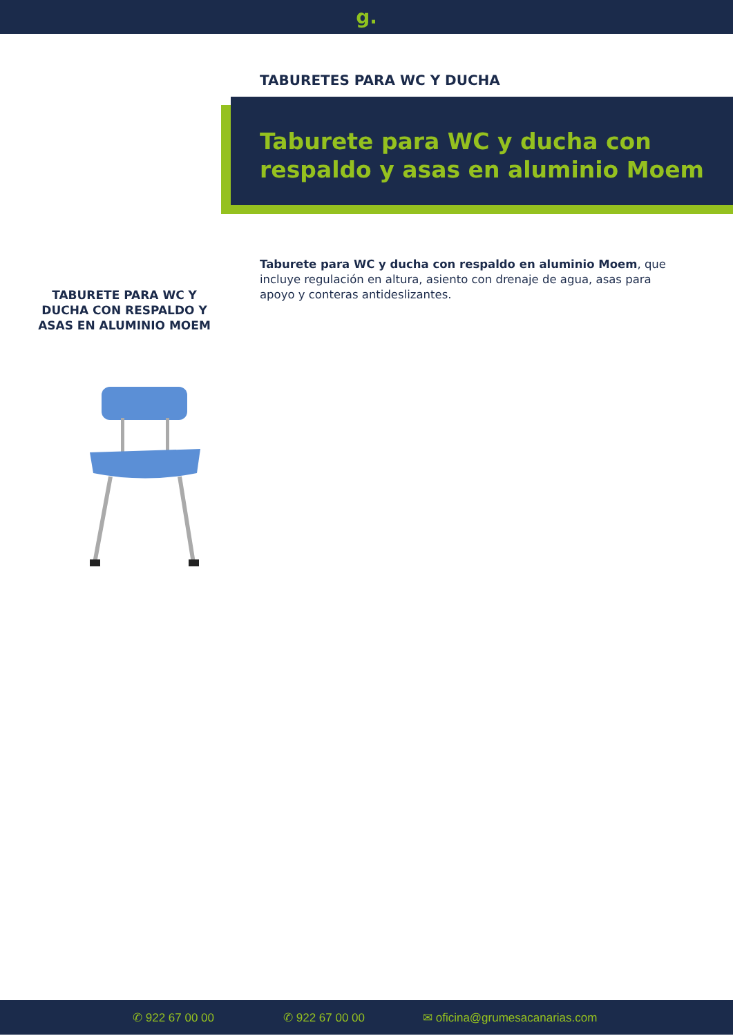g.
TABURETES PARA WC Y DUCHA
Taburete para WC y ducha con respaldo y asas en aluminio Moem
Taburete para WC y ducha con respaldo en aluminio Moem, que incluye regulación en altura, asiento con drenaje de agua, asas para apoyo y conteras antideslizantes.
TABURETE PARA WC Y DUCHA CON RESPALDO Y ASAS EN ALUMINIO MOEM
✆ 922 67 00 00 ✆ 922 67 00 00 ✉ oficina@grumesacanarias.com